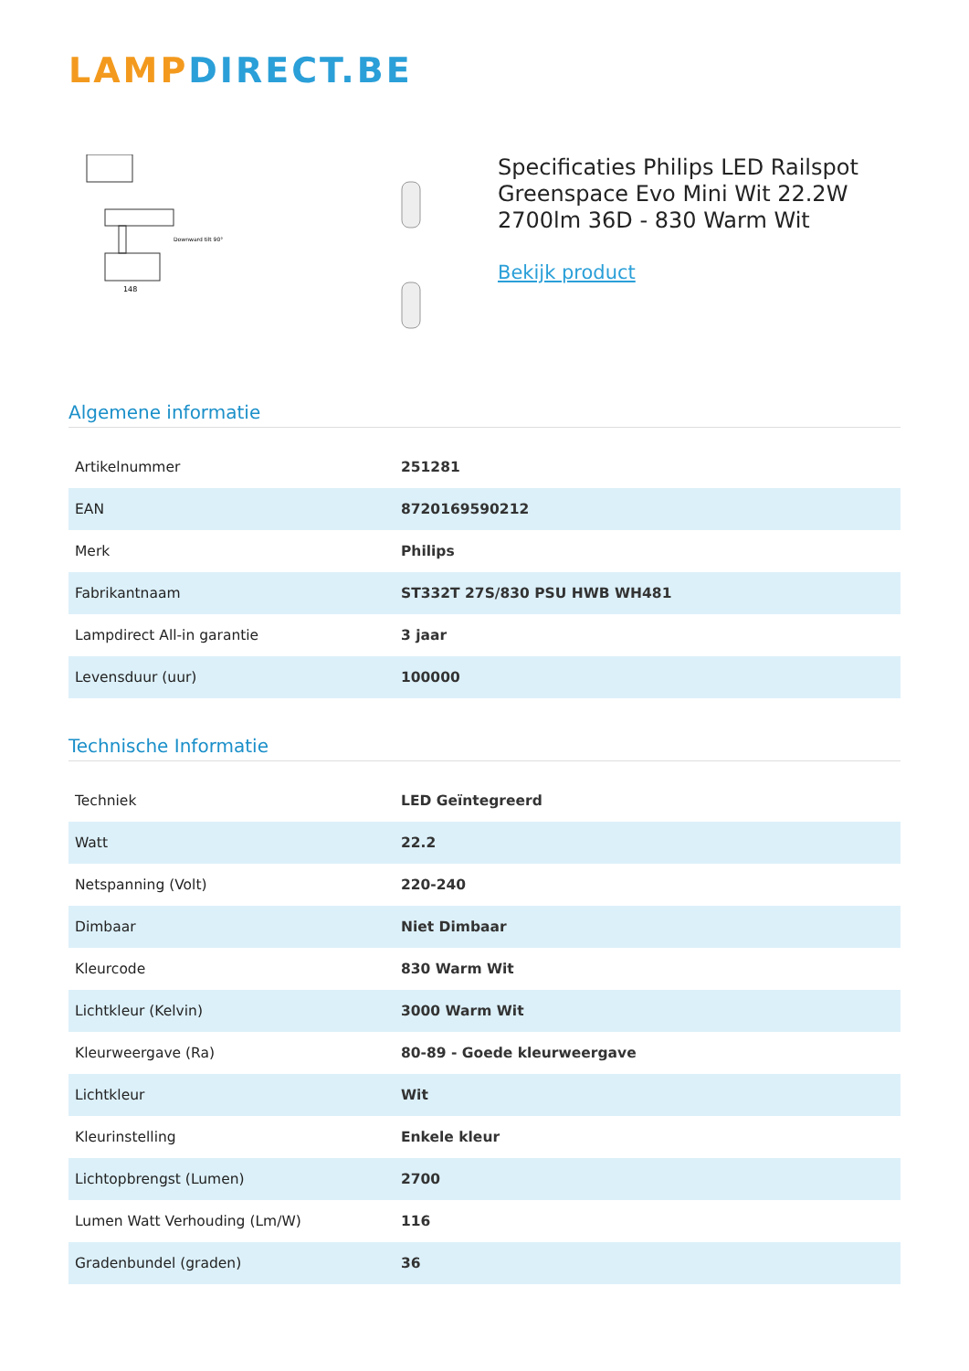LAMP DIRECT.BE
148
Downward tilt 90°
Specificaties Philips LED Railspot Greenspace Evo Mini Wit 22.2W 2700lm 36D - 830 Warm Wit
Bekijk product
Algemene informatie
| Artikelnummer | 251281 |
| EAN | 8720169590212 |
| Merk | Philips |
| Fabrikantnaam | ST332T 27S/830 PSU HWB WH481 |
| Lampdirect All-in garantie | 3 jaar |
| Levensduur (uur) | 100000 |
Technische Informatie
| Techniek | LED Geïntegreerd |
| Watt | 22.2 |
| Netspanning (Volt) | 220-240 |
| Dimbaar | Niet Dimbaar |
| Kleurcode | 830 Warm Wit |
| Lichtkleur (Kelvin) | 3000 Warm Wit |
| Kleurweergave (Ra) | 80-89 - Goede kleurweergave |
| Lichtkleur | Wit |
| Kleurinstelling | Enkele kleur |
| Lichtopbrengst (Lumen) | 2700 |
| Lumen Watt Verhouding (Lm/W) | 116 |
| Gradenbundel (graden) | 36 |